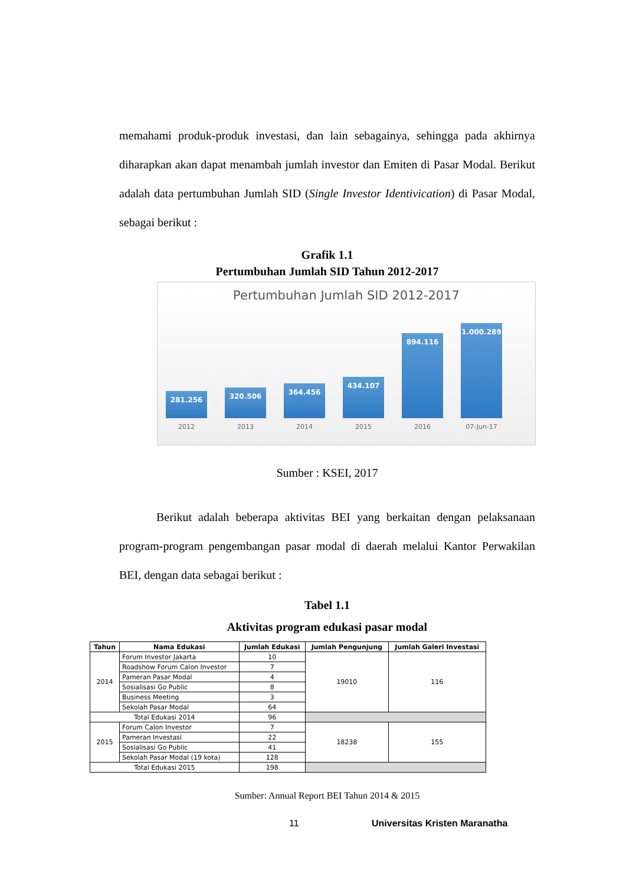memahami produk-produk investasi, dan lain sebagainya, sehingga pada akhirnya diharapkan akan dapat menambah jumlah investor dan Emiten di Pasar Modal. Berikut adalah data pertumbuhan Jumlah SID (Single Investor Identivication) di Pasar Modal, sebagai berikut :
Grafik 1.1
Pertumbuhan Jumlah SID Tahun 2012-2017
Pertumbuhan Jumlah SID 2012-2017
281.256
320.506
364.456
434.107
894.116
1.000.289
2012 2013 2014 2015 2016 07-Jun-17
Sumber : KSEI, 2017
Berikut adalah beberapa aktivitas BEI yang berkaitan dengan pelaksanaan program-program pengembangan pasar modal di daerah melalui Kantor Perwakilan BEI, dengan data sebagai berikut :
Tabel 1.1
Aktivitas program edukasi pasar modal
| Tahun | Nama Edukasi | Jumlah Edukasi | Jumlah Pengunjung | Jumlah Galeri Investasi |
| --- | --- | --- | --- | --- |
| 2014 | Forum Investor Jakarta | 10 | 19010 | 116 |
| | Roadshow Forum Calon Investor | 7 | | |
| | Pameran Pasar Modal | 4 | | |
| | Sosialisasi Go Public | 8 | | |
| | Business Meeting | 3 | | |
| | Sekolah Pasar Modal | 64 | | |
| Total Edukasi 2014 | | 96 | | |
| 2015 | Forum Calon Investor | 7 | 18238 | 155 |
| | Pameran Investasi | 22 | | |
| | Sosialisasi Go Public | 41 | | |
| | Sekolah Pasar Modal (19 kota) | 128 | | |
| Total Edukasi 2015 | | 198 | | |
Sumber: Annual Report BEI Tahun 2014 & 2015
11 Universitas Kristen Maranatha